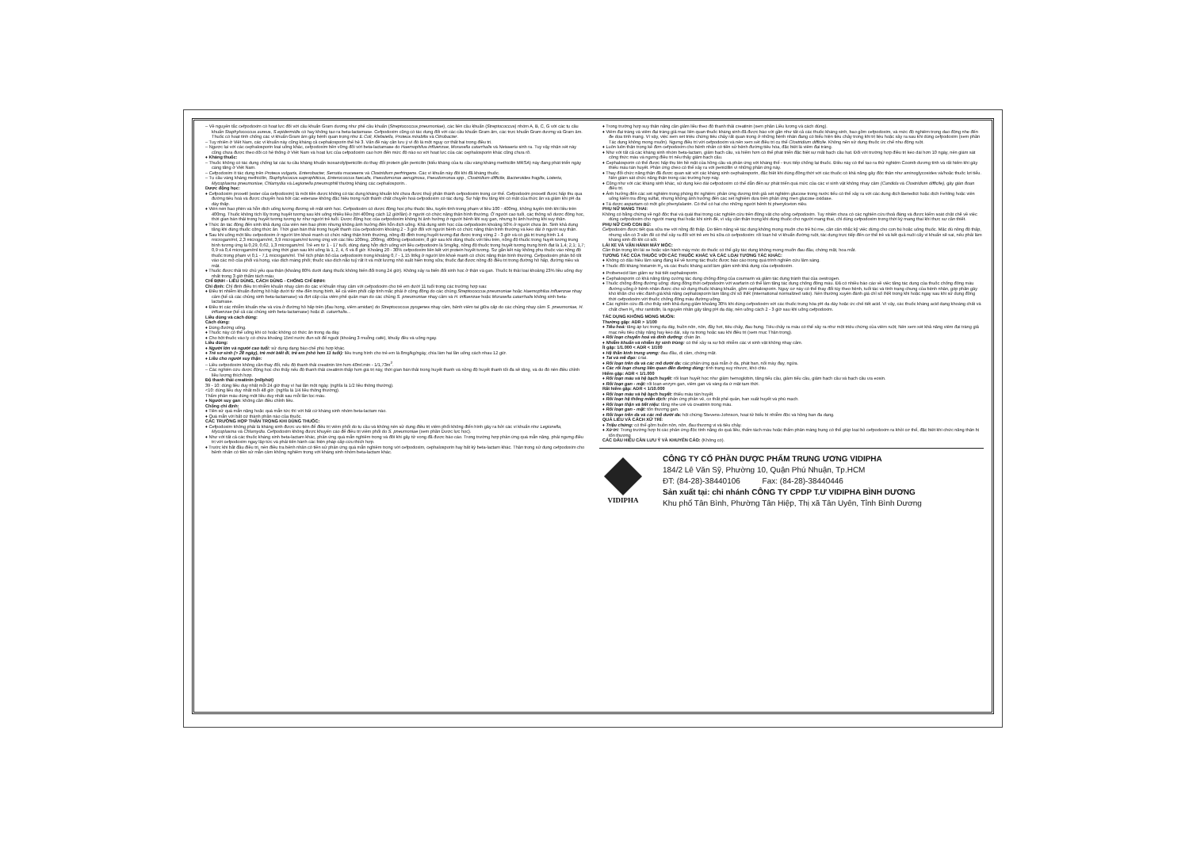– Về nguyên tắc cefpodoxim có hoạt lực đối với cầu khuẩn Gram dương như phế cầu khuẩn (Streptococcus pneumoniae), các liên cầu khuẩn (Streptococcus) nhóm A, B, C, G với các tụ cầu khuẩn Staphylococcus aureus, S.epidermidis có hay không tạo ra beta-lactamase. Cefpodoxim cũng có tác dụng đối với các cầu khuẩn Gram âm, các trực khuẩn Gram dương và Gram âm. Thuốc có hoạt tính chống các vi khuẩn Gram âm gây bệnh quan trọng như E.Coli, Klebsiella, Proteus mirabilis và Citrobacter.
– Tuy nhiên ở Việt Nam, các vi khuẩn này cũng kháng cả cephalosporin thế hệ 3. Vấn đề này cần lưu ý vì đó là một nguy cơ thất bại trong điều trị.
– Ngược lại với các cephalosporin loại uống khác, cefpodoxim bền vững đối với beta-lactamase do Haemophilus influenzae, Moraxella catarrhalis và Neisseria sinh ra. Tuy vậy nhận xét này cũng chưa được theo dõi có hệ thống ở Việt Nam và hoạt lực của cefpodoxim cao hơn đến mức độ nào so với hoạt lực của các cephalosporin khác cũng chưa rõ.
♦ Kháng thuốc:
– Thuốc không có tác dụng chống lại các tụ cầu kháng khuẩn isoxazolylpenicilin do thay đổi protein gắn penicilin (kiểu kháng của tụ cầu vàng kháng methicilin MRSA) này đang phát triển ngày càng tăng ở Việt Nam.
– Cefpodoxim ít tác dụng trên Proteus vulgaris, Enterobacter, Serratia macesens và Clostridium perfringens. Các vi khuẩn này đôi khi đã kháng thuốc.
– Tụ cầu vàng kháng methicilin, Staphylococus saprophiticus, Enterococcus faecalis, Pseudomonas aeruginosa, Pseudomonas spp., Clostridium difficile, Bacteroides fragilis, Listeria, Mycoplasma pneumoniae, Chlamydia và Legionella pneumophili thường kháng các cephalosporin..
Dược động học:
♦ Cefpodoxim proxetil (ester của cefpodoxim) là một tiền dược không có tác dụng kháng khuẩn khi chưa được thuỷ phân thành cefpodoxim trong cơ thể. Cefpodoxim proxetil được hấp thu qua đường tiêu hoá và được chuyển hoá bởi các esterase không đặc hiệu trong ruột thành chất chuyển hoá cefpodoxim có tác dụng. Sự hấp thu tăng khi có mặt của thức ăn và giảm khi pH dạ dày thấp.
♦ Viên nén bao phim và hỗn dịch uống tương đương về mặt sinh học. Cefpodoxim có dược động học phụ thuộc liều, tuyến tính trong phạm vi liều 100 - 400mg, không tuyến tính khi liều trên 400mg. Thuốc không tích lũy trong huyết tương sau khi uống nhiều liều (tới 400mg cách 12 giờ/lần) ở người có chức năng thận bình thường. Ở người cao tuổi, các thông số dược động học, thời gian bán thải trong huyết tương tương tự như người trẻ tuổi. Dược động học của cefpodoxim không bị ảnh hưởng ở người bệnh khi suy gan, nhưng bị ảnh hưởng khi suy thận.
♦ Thức ăn tác động đến sinh khả dụng của viên nén bao phim nhưng không ảnh hưởng đến hỗn dịch uống. Khả dụng sinh học của cefpodoxim khoảng 50% ở người chưa ăn. Sinh khả dụng tăng khi dùng thuốc cộng thức ăn. Thời gian bán thải trong huyết thanh của cefpodoxim khoảng 2 - 3 giờ đối với người bệnh có chức năng thận bình thường và kéo dài ở người suy thận.
♦ Sau khi uống một liều cefpodoxim ở người lớn khoẻ mạnh có chức năng thận bình thường, nồng độ đỉnh trong huyết tương đạt được trong vòng 2 - 3 giờ và có giá trị trung bình 1.4 microgam/ml, 2,3 microgam/ml, 3,9 microgam/ml tương ứng với các liều 100mg, 200mg, 400mg cefpodoxim; 8 giờ sau khi dùng thuốc với liều trên, nồng độ thuốc trong huyết tương trung bình tương ứng là 0,29, 0,62, 1,3 microgam/ml. Trẻ em từ 1 - 17 tuổi, dùng dạng hỗn dịch uống với liều cefpodoxim là 5mg/kg, nồng độ thuốc trong huyết tương trung bình đạt là 1,4; 2,1; 1,7; 0,9 và 0,4 microgam/ml tương ứng thời gian sau khi uống là 1, 2, 4, 6 và 8 giờ. Khoảng 20 - 30% cefpodoxim liên kết với protein huyết tương. Sự gắn kết này không phụ thuộc vào nồng độ thuốc trong phạm vi 0,1 - 7,1 microgam/ml. Thể tích phân bố của cefpodoxim trong khoảng 0,7 - 1,15 lít/kg ở người lớn khoẻ mạnh có chức năng thận bình thường. Cefpodoxim phân bố tốt vào các mô của phổi và họng, vào dịch màng phổi; thuốc vào dịch não tuỷ rất ít và một lượng nhỏ xuất hiện trong sữa; thuốc đạt được nồng độ điều trị trong đường hô hấp, đường niệu và mật.
♦ Thuốc được thải trừ chủ yếu qua thận (khoảng 80% dưới dạng thuốc không biến đổi trong 24 giờ). Không xảy ra biến đổi sinh học ở thận và gan. Thuốc bị thải loại khoảng 23% liều uống duy nhất trong 3 giờ thẩm tách máu.
CHỈ ĐỊNH - LIỀU DÙNG, CÁCH DÙNG - CHỐNG CHỈ ĐỊNH:
Chỉ định: Chỉ định điều trị nhiễm khuẩn nhạy cảm do các vi khuẩn nhạy cảm với cefpodoxim cho trẻ em dưới 11 tuổi trong các trường hợp sau:
♦ Điều trị nhiễm khuẩn đường hô hấp dưới từ nhẹ đến trung bình, kể cả viêm phổi cấp tính mắc phải ở cộng đồng do các chủng Streptococcus pneumoniae hoặc Haemophilus influenzae nhạy cảm (kể cả các chủng sinh beta-lactamase) và đợt cấp của viêm phế quản mạn do các chủng S. pneumoniae nhạy cảm và H. influenzae hoặc Moraxella catarrhalis không sinh beta-lactamase.
♦ Điều trị các nhiễm khuẩn nhẹ và vừa ở đường hô hấp trên (đau họng, viêm amidan) do Streptococcus pyogenes nhạy cảm, bệnh viêm tai giữa cấp do các chủng nhạy cảm S. pneumoniae, H. influenzae (kể cả các chủng sinh beta-lactamase) hoặc B. catarrhalis...
Liều dùng và cách dùng:
Cách dùng:
♦ Dùng đường uống.
♦ Thuốc này có thể uống khi có hoặc không có thức ăn trong dạ dày.
♦ Cho bột thuốc vào ly có chứa khoảng 15ml nước đun sôi để nguội (khoảng 3 muỗng café), khuấy đều và uống ngay.
Liều dùng:
♦ Người lớn và người cao tuổi: sử dụng dạng bào chế phù hợp khác.
♦ Trẻ sơ sinh (> 28 ngày), trẻ mới biết đi, trẻ em (nhỏ hơn 11 tuổi): liều trung bình cho trẻ em là 8mg/kg/ngày, chia làm hai lần uống cách nhau 12 giờ.
♦ Liều cho người suy thận:
– Liều cefpodoxim không cần thay đổi, nếu độ thanh thải creatinin lớn hơn 40ml.min - 1/1,73m<sup>2</sup>.
– Các nghiên cứu dược động học cho thấy nếu độ thanh thải creatinin thấp hơn giá trị này, thời gian bán thải trong huyết thanh và nồng độ huyết thanh tối đa sẽ tăng, và do đó nên điều chỉnh liều lượng thích hợp.
Độ thanh thải creatinin (ml/phút)
39 - 10: dùng liều duy nhất mỗi 24 giờ thay vì hai lần một ngày. (nghĩa là 1/2 liều thông thường).
<10: dùng liều duy nhất mỗi 48 giờ. (nghĩa là 1/4 liều thông thường).
Thẩm phân máu dùng một liều duy nhất sau mỗi lần lọc máu.
♦ Người suy gan: không cần điều chỉnh liều.
Chống chỉ định:
♦ Tiền sử quá mẫn nặng hoặc quá mẫn tức thì với bất cứ kháng sinh nhóm beta-lactam nào.
♦ Quá mẫn với bất cứ thành phần nào của thuốc.
CÁC TRƯỜNG HỢP THẬN TRỌNG KHI DÙNG THUỐC:
♦ Cefpodoxim không phải là kháng sinh được ưu tiên để điều trị viêm phổi do tụ cầu và không nên sử dụng điều trị viêm phổi không điển hình gây ra bởi các vi khuẩn như Legionella, Mycoplasma và Chlamydia. Cefpodoxim không được khuyến cáo để điều trị viêm phổi do S. pneumoniae (xem phần Dược lực học).
♦ Như với tất cả các thuốc kháng sinh beta-lactam khác, phản ứng quá mẫn nghiêm trọng và đôi khi gây tử vong đã được báo cáo. Trong trường hợp phản ứng quá mẫn nặng, phải ngưng điều trị với cefpodoxim ngay lập tức và phải tiến hành các biện pháp cấp cứu thích hợp.
♦ Trước khi bắt đầu điều trị, nên điều tra bệnh nhân có tiền sử phản ứng quá mẫn nghiêm trọng với cefpodoxim, cephalosporin hay bất kỳ beta-lactam khác. Thận trọng sử dụng cefpodoxim cho bệnh nhân có tiền sử mẫn cảm không nghiêm trọng với kháng sinh nhóm beta-lactam khác.
♦ Trong trường hợp suy thận nặng cần giảm liều theo độ thanh thải creatinin (xem phần Liều lượng và cách dùng).
♦ Viêm đại tràng và viêm đại tràng giả mạc liên quan thuốc kháng sinh đã được báo với gần như tất cả các thuốc kháng sinh, bao gồm cefpodoxim, và mức độ nghiêm trọng dao động nhẹ đến đe dọa tính mạng. Vì vậy, việc xem xét triệu chứng tiêu chảy rất quan trọng ở những bệnh nhân đang có biểu hiện tiêu chảy trong khi trị liệu hoặc xảy ra sau khi dùng cefpodoxim (xem phần Tác dụng không mong muốn). Ngưng điều trị với cefpodoxim và nên xem xét điều trị cụ thể Clostridium difficile. Không nên sử dụng thuốc ức chế nhu động ruột.
♦ Luôn luôn thận trọng kê đơn cefpodoxim cho bệnh nhân có tiền sử bệnh đường tiêu hóa, đặc biệt là viêm đại tràng.
♦ Như với tất cả các kháng sinh nhóm beta-lactam, giảm bạch cầu, và hiếm hơn có thể phát triển đặc biệt sự mất bạch cầu hạt. Đối với trường hợp điều trị kéo dài hơn 10 ngày, nên giám sát công thức máu và ngưng điều trị nếu thấy giảm bạch cầu.
♦ Cephalosporin có thể được hấp thụ lên bề mặt của hồng cầu và phản ứng với kháng thể - trực tiếp chống lại thuốc. Điều này có thể tạo ra thử nghiệm Coomb dương tính và rất hiếm khi gây thiếu máu tán huyết. Phản ứng chéo có thể xảy ra với penicillin vì những phản ứng này.
♦ Thay đổi chức năng thận đã được quan sát với các kháng sinh cephalosporin, đặc biệt khi dùng đồng thời với các thuốc có khả năng gây độc thận như aminoglycosides và/hoặc thuốc lợi tiểu. Nên giám sát chức năng thận trong các trường hợp này.
♦ Cũng như với các kháng sinh khác, sử dụng kéo dài cefpodoxim có thể dẫn đến sự phát triển quá mức của các vi sinh vật không nhạy cảm (Candida và Clostridium difficile), gây gián đoạn điều trị.
♦ Ảnh hưởng đến các xét nghiệm trong phòng thí nghiệm: phản ứng dương tính giả xét nghiệm glucose trong nước tiểu có thể xảy ra với các dung dịch Benedict hoặc dịch Fehling hoặc viên uống kiểm tra đồng sulfat, nhưng không ảnh hưởng đến các xét nghiệm dựa trên phản ứng men glucose oxidase.
♦ Tá dược aspartam có một gốc phenylalanin. Có thể có hại cho những người bệnh bị phenylceton niệu.
PHỤ NỮ MANG THAI:
Không có bằng chứng về ngộ độc thai và quái thai trong các nghiên cứu trên động vật cho uống cefpodoxim. Tuy nhiên chưa có các nghiên cứu thoả đáng và được kiểm soát chặt chẽ về việc dùng cefpodoxim cho người mang thai hoặc khi sinh đẻ, vì vậy cần thận trọng khi dùng thuốc cho người mang thai, chỉ dùng cefpodoxim trong thời kỳ mang thai khi thực sự cần thiết.
PHỤ NỮ CHO CON BÚ:
Cefpodoxim được tiết qua sữa mẹ với nồng độ thấp. Do tiềm năng về tác dụng không mong muốn cho trẻ bú mẹ, cần cân nhắc kỹ việc dừng cho con bú hoặc uống thuốc. Mặc dù nồng độ thấp, nhưng vẫn có 3 vấn đề có thể xảy ra đối với trẻ em bú sữa có cefpodoxim: rối loạn hệ vi khuẩn đường ruột, tác dụng trực tiếp đến cơ thể trẻ và kết quả nuôi cấy vi khuẩn sẽ sai, nếu phải làm kháng sinh đồ khi có sốt.
LÁI XE VÀ VẬN HÀNH MÁY MÓC:
Cần thận trọng khi lái xe hoặc vận hành máy móc do thuốc có thể gây tác dụng không mong muốn đau đầu, chóng mặt, hoa mắt.
TƯƠNG TÁC CỦA THUỐC VỚI CÁC THUỐC KHÁC VÀ CÁC LOẠI TƯƠNG TÁC KHÁC:
♦ Không có dấu hiệu lâm sàng đáng kể về tương tác thuốc được báo cáo trong quá trình nghiên cứu lâm sàng.
♦ Thuốc đối kháng histamin H<sub>2</sub> và các thuốc kháng acid làm giảm sinh khả dụng của cefpodoxim.
♦ Probenecid làm giảm sự bài tiết cephalosporin.
♦ Cephalosporin có khả năng tăng cường tác dụng chống đông của coumarin và giảm tác dụng tránh thai của oestrogen.
♦ Thuốc chống đông đường uống: dùng đồng thời cefpodoxim với warfarin có thể làm tăng tác dụng chống đông máu. Đã có nhiều báo cáo về việc tăng tác dụng của thuốc chống đông máu đường uống ở bệnh nhân được cho sử dụng thuốc kháng khuẩn, gồm cephalosporin. Nguy cơ này có thể thay đổi tùy theo bệnh, tuổi tác và tình trạng chung của bệnh nhân, góp phần gây khó khăn cho việc đánh giá khả năng cephalosporin làm tăng chỉ số INR (international normalized ratio). Nên thường xuyên đánh giá chỉ số INR trong khi hoặc ngay sau khi sử dụng đồng thời cefpodoxim với thuốc chống đông máu đường uống.
♦ Các nghiên cứu đã cho thấy sinh khả dụng giảm khoảng 30% khi dùng cefpodoxim với các thuốc trung hòa pH dạ dày hoặc ức chế tiết acid. Vì vậy, các thuốc kháng acid dạng khoáng chất và chất chẹn H<sub>2</sub> như ranitidin, là nguyên nhân gây tăng pH dạ dày, nên uống cách 2 - 3 giờ sau khi uống cefpodoxim.
TÁC DỤNG KHÔNG MONG MUỐN:
Thường gặp: ADR > 1/100
♦ Tiêu hoá: tăng áp lực trong dạ dày, buồn nôn, nôn, đầy hơi, tiêu chảy, đau bụng. Tiêu chảy ra máu có thể xảy ra như một triệu chứng của viêm ruột; Nên xem xét khả năng viêm đại tràng giả mạc nếu tiêu chảy nặng hay kéo dài, xảy ra trong hoặc sau khi điều trị (xem mục Thận trọng).
♦ Rối loạn chuyển hoá và dinh dưỡng: chán ăn.
♦ Nhiễm khuẩn và nhiễm ký sinh trùng: có thể xảy ra sự bội nhiễm các vi sinh vật không nhạy cảm.
Ít gặp: 1/1.000 < ADR < 1/100
♦ Hệ thần kinh trung ương: đau đầu, dị cảm, chóng mặt.
♦ Tai và mê đạo: ù tai.
♦ Rối loạn trên da và các mô dưới da: các phản ứng quá mẫn ở da, phát ban, nổi mày đay, ngứa.
♦ Các rối loạn chung liên quan đến đường dùng: tình trạng suy nhược, khó chịu.
Hiếm gặp: ADR < 1/1.000
♦ Rối loạn máu và hệ bạch huyết: rối loạn huyết học như giảm hemoglobin, tăng tiểu cầu, giảm tiểu cầu, giảm bạch cầu và bạch cầu ưa eosin.
♦ Rối loạn gan - mật: rối loạn enzym gan, viêm gan và vàng da ứ mật tạm thời.
Rất hiếm gặp: ADR < 1/10.000
♦ Rối loạn máu và hệ bạch huyết: thiếu máu tán huyết.
♦ Rối loạn hệ thống miễn dịch: phản ứng phản vệ, co thắt phế quản, ban xuất huyết và phù mạch.
♦ Rối loạn thận và tiết niệu: tăng nhẹ urê và creatinin trong máu.
♦ Rối loạn gan - mật: tổn thương gan.
♦ Rối loạn trên da và các mô dưới da: hội chứng Stevens-Johnson, hoại tử biểu bì nhiễm độc và hồng ban đa dạng.
QUÁ LIỀU VÀ CÁCH XỬ TRÍ:
♦ Triệu chứng: có thể gồm buồn nôn, nôn, đau thượng vị và tiêu chảy.
♦ Xử trí: Trong trường hợp bị các phản ứng độc tính nặng do quá liều, thẩm tách máu hoặc thẩm phân màng bụng có thể giúp loại bỏ cefpodoxim ra khỏi cơ thể, đặc biệt khi chức năng thận bị tổn thương
CÁC DẤU HIỆU CẦN LƯU Ý VÀ KHUYẾN CÁO: (Không có).
VIDIPHA
CÔNG TY CỔ PHẦN DƯỢC PHẨM TRUNG ƯƠNG VIDIPHA
184/2 Lê Văn Sỹ, Phường 10, Quận Phú Nhuận, Tp.HCM
ĐT: (84-28)-38440106 Fax: (84-28)-38440446
Sản xuất tại: chi nhánh CÔNG TY CPDP T.Ư VIDIPHA BÌNH DƯƠNG
Khu phố Tân Bình, Phường Tân Hiệp, Thị xã Tân Uyên, Tỉnh Bình Dương